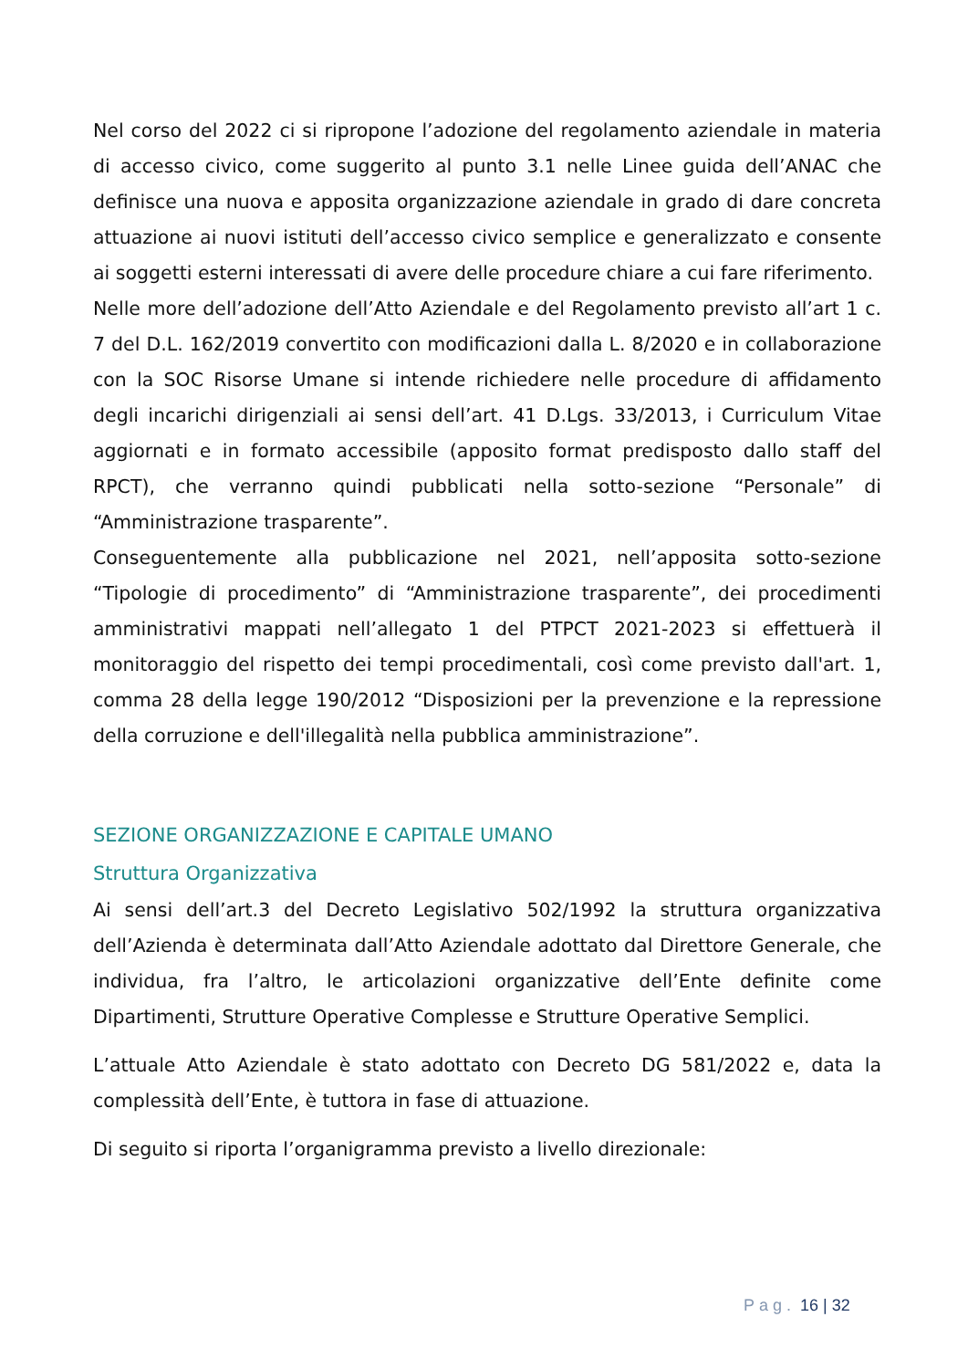Nel corso del 2022 ci si ripropone l’adozione del regolamento aziendale in materia di accesso civico, come suggerito al punto 3.1 nelle Linee guida dell’ANAC che definisce una nuova e apposita organizzazione aziendale in grado di dare concreta attuazione ai nuovi istituti dell’accesso civico semplice e generalizzato e consente ai soggetti esterni interessati di avere delle procedure chiare a cui fare riferimento.
Nelle more dell’adozione dell’Atto Aziendale e del Regolamento previsto all’art 1 c. 7 del D.L. 162/2019 convertito con modificazioni dalla L. 8/2020 e in collaborazione con la SOC Risorse Umane si intende richiedere nelle procedure di affidamento degli incarichi dirigenziali ai sensi dell’art. 41 D.Lgs. 33/2013, i Curriculum Vitae aggiornati e in formato accessibile (apposito format predisposto dallo staff del RPCT), che verranno quindi pubblicati nella sotto-sezione “Personale” di “Amministrazione trasparente”.
Conseguentemente alla pubblicazione nel 2021, nell’apposita sotto-sezione “Tipologie di procedimento” di “Amministrazione trasparente”, dei procedimenti amministrativi mappati nell’allegato 1 del PTPCT 2021-2023 si effettuerà il monitoraggio del rispetto dei tempi procedimentali, così come previsto dall'art. 1, comma 28 della legge 190/2012 “Disposizioni per la prevenzione e la repressione della corruzione e dell'illegalità nella pubblica amministrazione”.
SEZIONE ORGANIZZAZIONE E CAPITALE UMANO
Struttura Organizzativa
Ai sensi dell’art.3 del Decreto Legislativo 502/1992 la struttura organizzativa dell’Azienda è determinata dall’Atto Aziendale adottato dal Direttore Generale, che individua, fra l’altro, le articolazioni organizzative dell’Ente definite come Dipartimenti, Strutture Operative Complesse e Strutture Operative Semplici.
L’attuale Atto Aziendale è stato adottato con Decreto DG 581/2022 e, data la complessità dell’Ente, è tuttora in fase di attuazione.
Di seguito si riporta l’organigramma previsto a livello direzionale:
Pag. 16 | 32